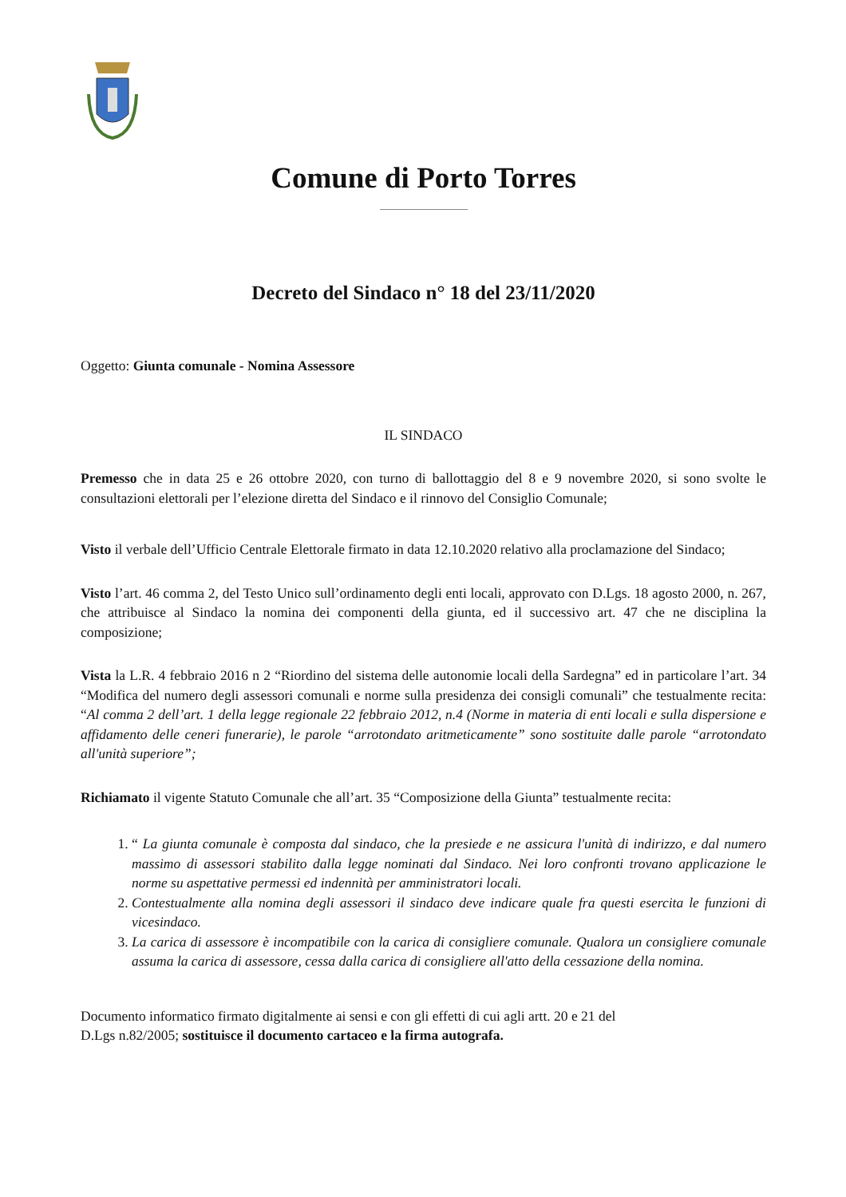Comune di Porto Torres
Decreto del Sindaco n° 18 del 23/11/2020
Oggetto: Giunta comunale - Nomina Assessore
IL SINDACO
Premesso che in data 25 e 26 ottobre 2020, con turno di ballottaggio del 8 e 9 novembre 2020, si sono svolte le consultazioni elettorali per l’elezione diretta del Sindaco e il rinnovo del Consiglio Comunale;
Visto il verbale dell’Ufficio Centrale Elettorale firmato in data 12.10.2020 relativo alla proclamazione del Sindaco;
Visto l’art. 46 comma 2, del Testo Unico sull’ordinamento degli enti locali, approvato con D.Lgs. 18 agosto 2000, n. 267, che attribuisce al Sindaco la nomina dei componenti della giunta, ed il successivo art. 47 che ne disciplina la composizione;
Vista la L.R. 4 febbraio 2016 n 2 “Riordino del sistema delle autonomie locali della Sardegna” ed in particolare l’art. 34 “Modifica del numero degli assessori comunali e norme sulla presidenza dei consigli comunali” che testualmente recita: “Al comma 2 dell’art. 1 della legge regionale 22 febbraio 2012, n.4 (Norme in materia di enti locali e sulla dispersione e affidamento delle ceneri funerarie), le parole “arrotondato aritmeticamente” sono sostituite dalle parole “arrotondato all'unità superiore”;
Richiamato il vigente Statuto Comunale che all’art. 35 “Composizione della Giunta” testualmente recita:
1. “ La giunta comunale è composta dal sindaco, che la presiede e ne assicura l'unità di indirizzo, e dal numero massimo di assessori stabilito dalla legge nominati dal Sindaco. Nei loro confronti trovano applicazione le norme su aspettative permessi ed indennità per amministratori locali.
2. Contestualmente alla nomina degli assessori il sindaco deve indicare quale fra questi esercita le funzioni di vicesindaco.
3. La carica di assessore è incompatibile con la carica di consigliere comunale. Qualora un consigliere comunale assuma la carica di assessore, cessa dalla carica di consigliere all'atto della cessazione della nomina.
Documento informatico firmato digitalmente ai sensi e con gli effetti di cui agli artt. 20 e 21 del
D.Lgs n.82/2005; sostituisce il documento cartaceo e la firma autografa.